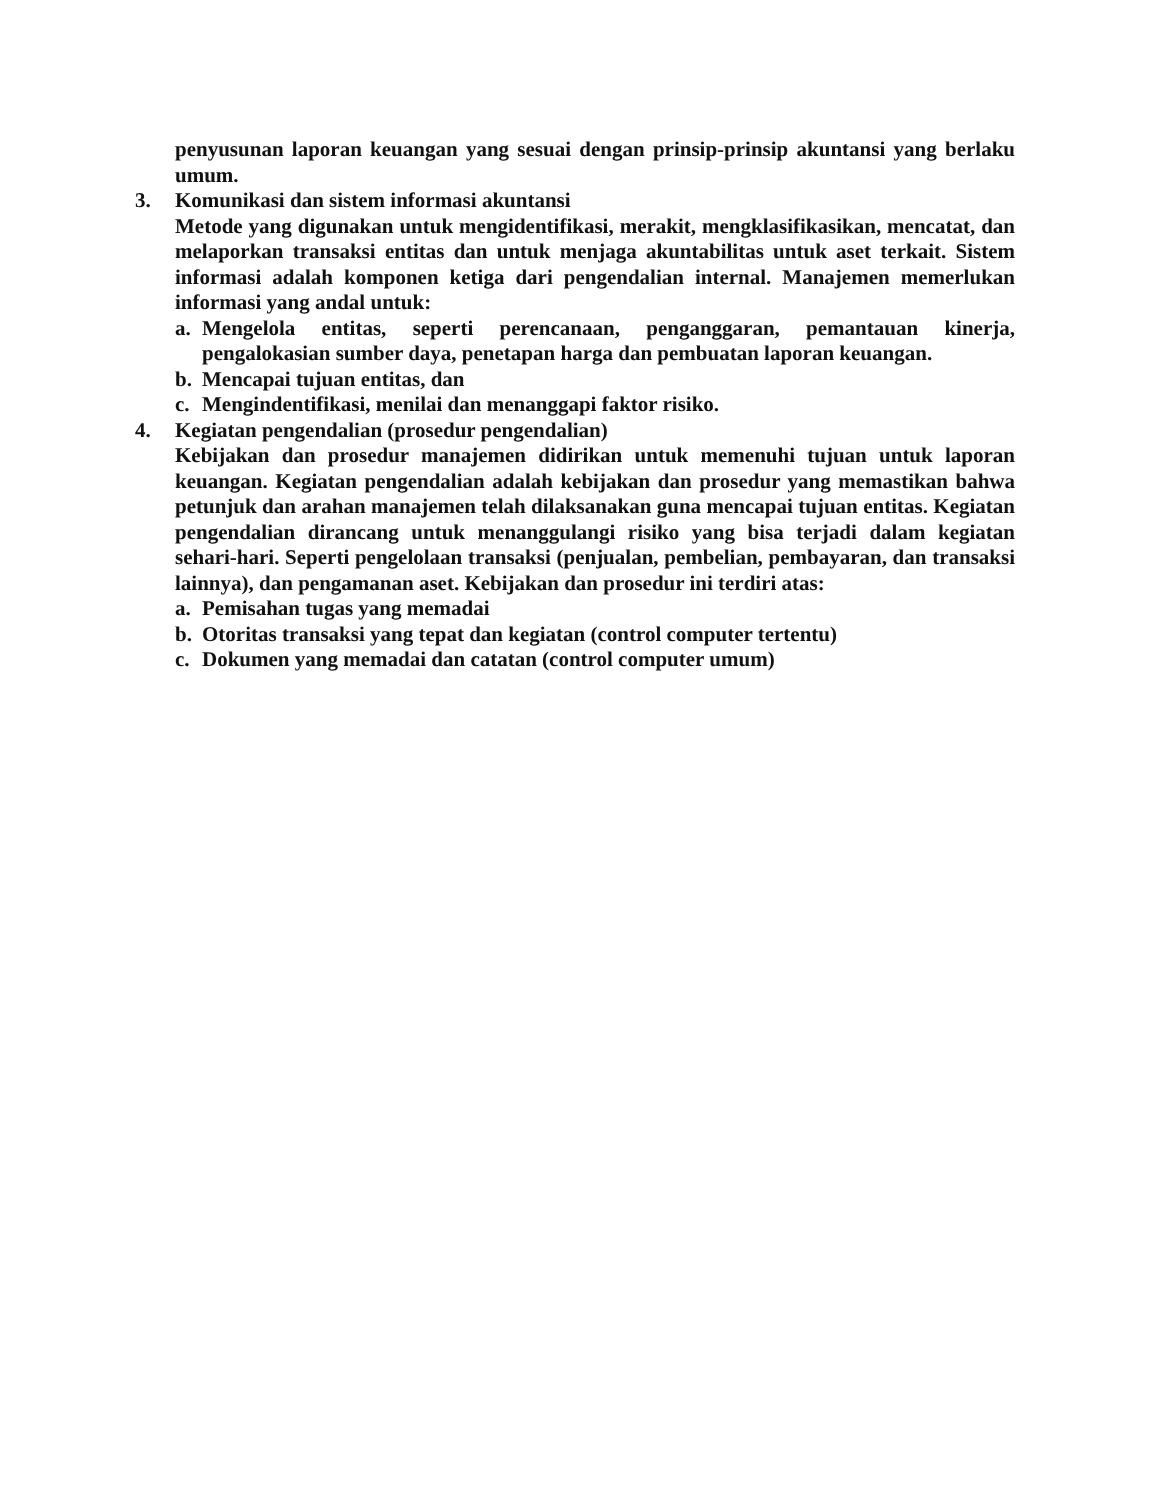penyusunan laporan keuangan yang sesuai dengan prinsip-prinsip akuntansi yang berlaku umum.
3. Komunikasi dan sistem informasi akuntansi
Metode yang digunakan untuk mengidentifikasi, merakit, mengklasifikasikan, mencatat, dan melaporkan transaksi entitas dan untuk menjaga akuntabilitas untuk aset terkait. Sistem informasi adalah komponen ketiga dari pengendalian internal. Manajemen memerlukan informasi yang andal untuk:
a. Mengelola entitas, seperti perencanaan, penganggaran, pemantauan kinerja, pengalokasian sumber daya, penetapan harga dan pembuatan laporan keuangan.
b. Mencapai tujuan entitas, dan
c. Mengindentifikasi, menilai dan menanggapi faktor risiko.
4. Kegiatan pengendalian (prosedur pengendalian)
Kebijakan dan prosedur manajemen didirikan untuk memenuhi tujuan untuk laporan keuangan. Kegiatan pengendalian adalah kebijakan dan prosedur yang memastikan bahwa petunjuk dan arahan manajemen telah dilaksanakan guna mencapai tujuan entitas. Kegiatan pengendalian dirancang untuk menanggulangi risiko yang bisa terjadi dalam kegiatan sehari-hari. Seperti pengelolaan transaksi (penjualan, pembelian, pembayaran, dan transaksi lainnya), dan pengamanan aset. Kebijakan dan prosedur ini terdiri atas:
a. Pemisahan tugas yang memadai
b. Otoritas transaksi yang tepat dan kegiatan (control computer tertentu)
c. Dokumen yang memadai dan catatan (control computer umum)